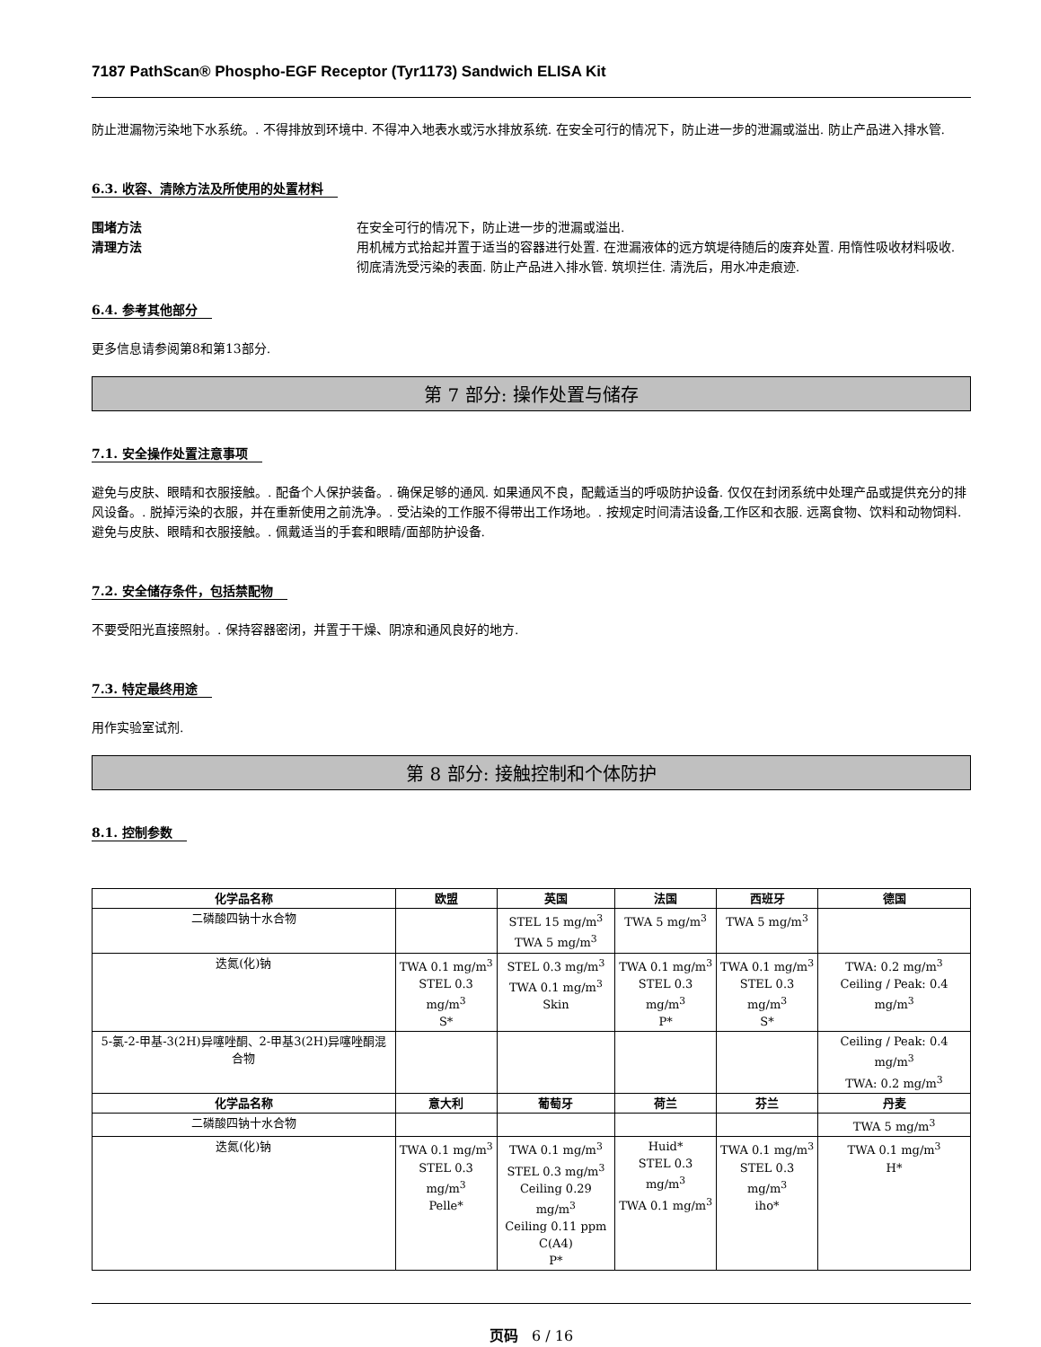7187 PathScan® Phospho-EGF Receptor (Tyr1173) Sandwich ELISA Kit
防止泄漏物污染地下水系统。. 不得排放到环境中. 不得冲入地表水或污水排放系统. 在安全可行的情况下，防止进一步的泄漏或溢出. 防止产品进入排水管.
6.3. 收容、清除方法及所使用的处置材料
围堵方法 在安全可行的情况下，防止进一步的泄漏或溢出.
清理方法 用机械方式拾起并置于适当的容器进行处置. 在泄漏液体的远方筑堤待随后的废弃处置. 用惰性吸收材料吸收. 彻底清洗受污染的表面. 防止产品进入排水管. 筑坝拦住. 清洗后，用水冲走痕迹.
6.4. 参考其他部分
更多信息请参阅第8和第13部分.
第 7 部分: 操作处置与储存
7.1. 安全操作处置注意事项
避免与皮肤、眼睛和衣服接触。. 配备个人保护装备。. 确保足够的通风. 如果通风不良，配戴适当的呼吸防护设备. 仅仅在封闭系统中处理产品或提供充分的排风设备。. 脱掉污染的衣服，并在重新使用之前洗净。. 受沾染的工作服不得带出工作场地。. 按规定时间清洁设备,工作区和衣服. 远离食物、饮料和动物饲料. 避免与皮肤、眼睛和衣服接触。. 佩戴适当的手套和眼睛/面部防护设备.
7.2. 安全储存条件，包括禁配物
不要受阳光直接照射。. 保持容器密闭，并置于干燥、阴凉和通风良好的地方.
7.3. 特定最终用途
用作实验室试剂.
第 8 部分: 接触控制和个体防护
8.1. 控制参数
| 化学品名称 | 欧盟 | 英国 | 法国 | 西班牙 | 德国 |
| --- | --- | --- | --- | --- | --- |
| 二磷酸四钠十水合物 | | STEL 15 mg/m<sup>3</sup> TWA 5 mg/m<sup>3</sup> | TWA 5 mg/m<sup>3</sup> | TWA 5 mg/m<sup>3</sup> | |
| 迭氮(化)钠 | TWA 0.1 mg/m<sup>3</sup> STEL 0.3 mg/m<sup>3</sup> S* | STEL 0.3 mg/m<sup>3</sup> TWA 0.1 mg/m<sup>3</sup> Skin | TWA 0.1 mg/m<sup>3</sup> STEL 0.3 mg/m<sup>3</sup> P* | TWA 0.1 mg/m<sup>3</sup> STEL 0.3 mg/m<sup>3</sup> S* | TWA: 0.2 mg/m<sup>3</sup> Ceiling / Peak: 0.4 mg/m<sup>3</sup> |
| 5-氯-2-甲基-3(2H)异噻唑酮、2-甲基3(2H)异噻唑酮混合物 | | | | | Ceiling / Peak: 0.4 mg/m<sup>3</sup> TWA: 0.2 mg/m<sup>3</sup> |
| 化学品名称 | 意大利 | 葡萄牙 | 荷兰 | 芬兰 | 丹麦 |
| 二磷酸四钠十水合物 | | | | | TWA 5 mg/m<sup>3</sup> |
| 迭氮(化)钠 | TWA 0.1 mg/m<sup>3</sup> STEL 0.3 mg/m<sup>3</sup> Pelle* | TWA 0.1 mg/m<sup>3</sup> STEL 0.3 mg/m<sup>3</sup> Ceiling 0.29 mg/m<sup>3</sup> Ceiling 0.11 ppm C(A4) P* | Huid* STEL 0.3 mg/m<sup>3</sup> TWA 0.1 mg/m<sup>3</sup> | TWA 0.1 mg/m<sup>3</sup> STEL 0.3 mg/m<sup>3</sup> iho* | TWA 0.1 mg/m<sup>3</sup> H* |
页码 6 / 16